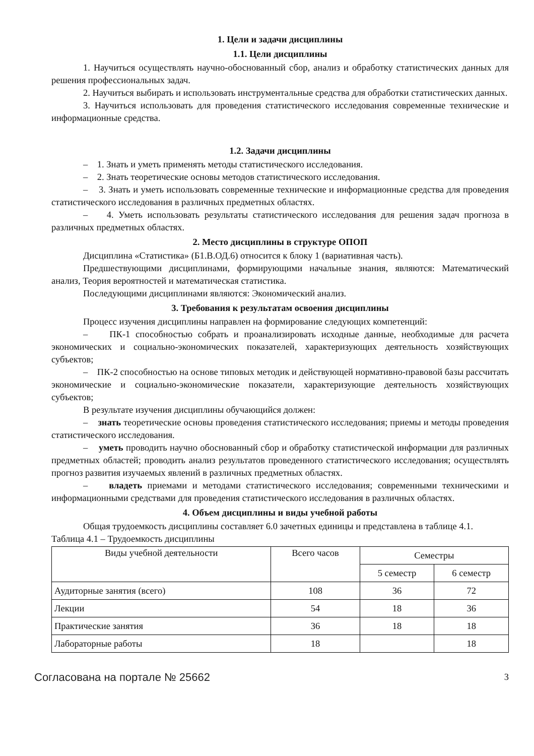1. Цели и задачи дисциплины
1.1. Цели дисциплины
1. Научиться осуществлять научно-обоснованный сбор, анализ и обработку статистических данных для решения профессиональных задач.
2. Научиться выбирать и использовать инструментальные средства для обработки статистических данных.
3. Научиться использовать для проведения статистического исследования современные технические и информационные средства.
1.2. Задачи дисциплины
– 1. Знать и уметь применять методы статистического исследования.
– 2. Знать теоретические основы методов статистического исследования.
– 3. Знать и уметь использовать современные технические и информационные средства для проведения статистического исследования в различных предметных областях.
– 4. Уметь использовать результаты статистического исследования для решения задач прогноза в различных предметных областях.
2. Место дисциплины в структуре ОПОП
Дисциплина «Статистика» (Б1.В.ОД.6) относится к блоку 1 (вариативная часть).
Предшествующими дисциплинами, формирующими начальные знания, являются: Математический анализ, Теория вероятностей и математическая статистика.
Последующими дисциплинами являются: Экономический анализ.
3. Требования к результатам освоения дисциплины
Процесс изучения дисциплины направлен на формирование следующих компетенций:
– ПК-1 способностью собрать и проанализировать исходные данные, необходимые для расчета экономических и социально-экономических показателей, характеризующих деятельность хозяйствующих субъектов;
– ПК-2 способностью на основе типовых методик и действующей нормативно-правовой базы рассчитать экономические и социально-экономические показатели, характеризующие деятельность хозяйствующих субъектов;
В результате изучения дисциплины обучающийся должен:
– знать теоретические основы проведения статистического исследования; приемы и методы проведения статистического исследования.
– уметь проводить научно обоснованный сбор и обработку статистической информации для различных предметных областей; проводить анализ результатов проведенного статистического исследования; осуществлять прогноз развития изучаемых явлений в различных предметных областях.
– владеть приемами и методами статистического исследования; современными техническими и информационными средствами для проведения статистического исследования в различных областях.
4. Объем дисциплины и виды учебной работы
Общая трудоемкость дисциплины составляет 6.0 зачетных единицы и представлена в таблице 4.1.
Таблица 4.1 – Трудоемкость дисциплины
| Виды учебной деятельности | Всего часов | Семестры | |
| --- | --- | --- | --- |
| | | 5 семестр | 6 семестр |
| Аудиторные занятия (всего) | 108 | 36 | 72 |
| Лекции | 54 | 18 | 36 |
| Практические занятия | 36 | 18 | 18 |
| Лабораторные работы | 18 | | 18 |
Согласована на портале № 25662 3